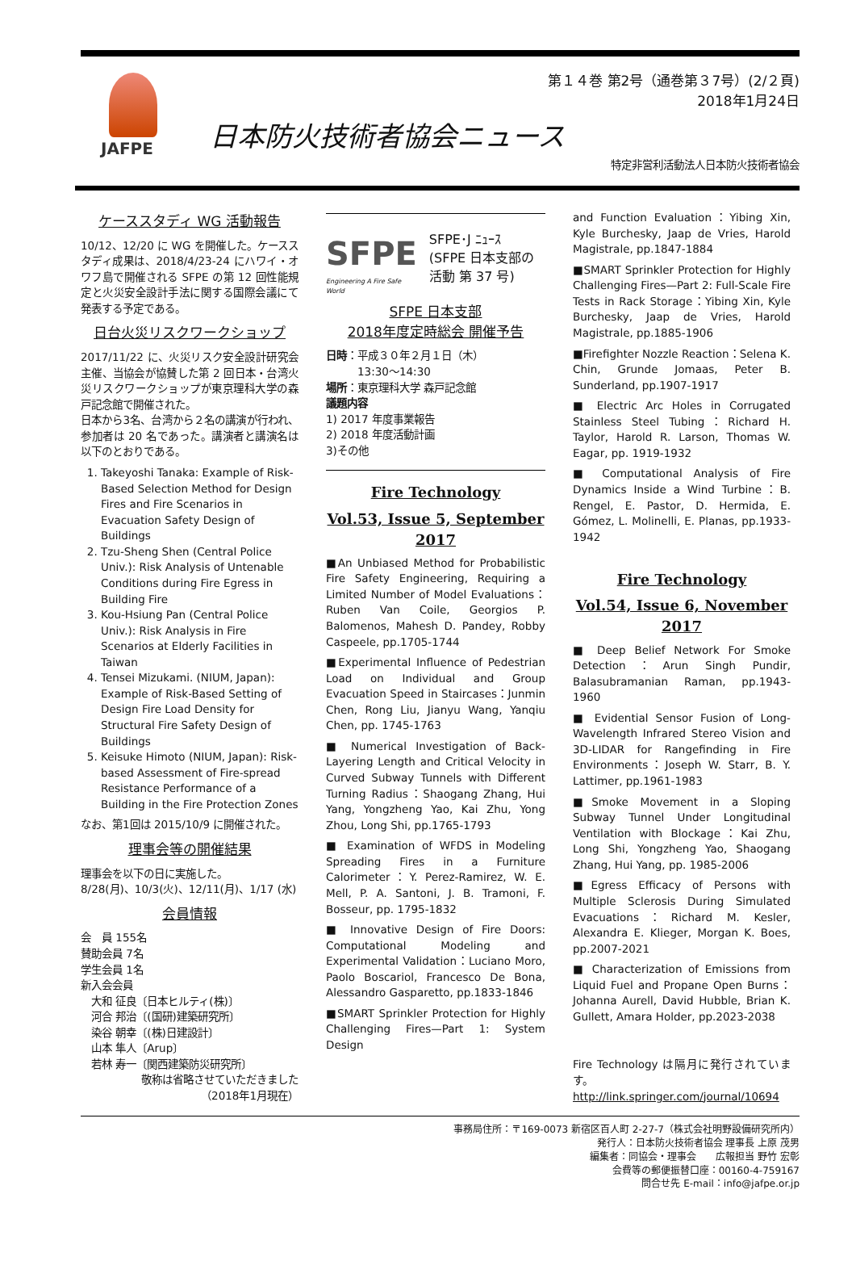JAFPE
第１４巻 第2号（通巻第３7号）(2/２頁)
2018年1月24日
日本防火技術者協会ニュース
特定非営利活動法人日本防火技術者協会
ケーススタディ WG 活動報告
10/12、12/20 に WG を開催した。ケーススタディ成果は、2018/4/23-24 にハワイ・オワフ島で開催される SFPE の第 12 回性能規定と火災安全設計手法に関する国際会議にて発表する予定である。
日台火災リスクワークショップ
2017/11/22 に、火災リスク安全設計研究会主催、当協会が協賛した第 2 回日本・台湾火災リスクワークショップが東京理科大学の森戸記念館で開催された。
日本から3名、台湾から２名の講演が行われ、参加者は 20 名であった。講演者と講演名は以下のとおりである。
1. Takeyoshi Tanaka: Example of Risk-Based Selection Method for Design Fires and Fire Scenarios in Evacuation Safety Design of Buildings
2. Tzu-Sheng Shen (Central Police Univ.): Risk Analysis of Untenable Conditions during Fire Egress in Building Fire
3. Kou-Hsiung Pan (Central Police Univ.): Risk Analysis in Fire Scenarios at Elderly Facilities in Taiwan
4. Tensei Mizukami. (NIUM, Japan): Example of Risk-Based Setting of Design Fire Load Density for Structural Fire Safety Design of Buildings
5. Keisuke Himoto (NIUM, Japan): Risk-based Assessment of Fire-spread Resistance Performance of a Building in the Fire Protection Zones
なお、第1回は 2015/10/9 に開催された。
理事会等の開催結果
理事会を以下の日に実施した。
8/28(月)、10/3(火)、12/11(月)、1/17 (水)
会員情報
会　員 155名
賛助会員 7名
学生会員 1名
新入会会員
　大和 征良〔日本ヒルティ(株)〕
　河合 邦治〔(国研)建築研究所〕
　染谷 朝幸〔(株)日建設計〕
　山本 隼人〔Arup〕
　若林 寿一〔関西建築防災研究所〕
敬称は省略させていただきました
（2018年1月現在）
SFPE
Engineering A Fire Safe World
SFPE･J ﾆｭｰｽ
(SFPE 日本支部の活動 第 37 号)
SFPE 日本支部
2018年度定時総会 開催予告
日時：平成３０年２月１日（木）
　　　13:30～14:30
場所：東京理科大学 森戸記念館
議題内容
1) 2017 年度事業報告
2) 2018 年度活動計画
3)その他
Fire Technology
Vol.53, Issue 5, September 2017
■An Unbiased Method for Probabilistic Fire Safety Engineering, Requiring a Limited Number of Model Evaluations：Ruben Van Coile, Georgios P. Balomenos, Mahesh D. Pandey, Robby Caspeele, pp.1705-1744
■Experimental Influence of Pedestrian Load on Individual and Group Evacuation Speed in Staircases：Junmin Chen, Rong Liu, Jianyu Wang, Yanqiu Chen, pp. 1745-1763
■ Numerical Investigation of Back-Layering Length and Critical Velocity in Curved Subway Tunnels with Different Turning Radius：Shaogang Zhang, Hui Yang, Yongzheng Yao, Kai Zhu, Yong Zhou, Long Shi, pp.1765-1793
■ Examination of WFDS in Modeling Spreading Fires in a Furniture Calorimeter：Y. Perez-Ramirez, W. E. Mell, P. A. Santoni, J. B. Tramoni, F. Bosseur, pp. 1795-1832
■ Innovative Design of Fire Doors: Computational Modeling and Experimental Validation：Luciano Moro, Paolo Boscariol, Francesco De Bona, Alessandro Gasparetto, pp.1833-1846
■SMART Sprinkler Protection for Highly Challenging Fires—Part 1: System Design
and Function Evaluation：Yibing Xin, Kyle Burchesky, Jaap de Vries, Harold Magistrale, pp.1847-1884
■SMART Sprinkler Protection for Highly Challenging Fires—Part 2: Full-Scale Fire Tests in Rack Storage：Yibing Xin, Kyle Burchesky, Jaap de Vries, Harold Magistrale, pp.1885-1906
■Firefighter Nozzle Reaction：Selena K. Chin, Grunde Jomaas, Peter B. Sunderland, pp.1907-1917
■ Electric Arc Holes in Corrugated Stainless Steel Tubing：Richard H. Taylor, Harold R. Larson, Thomas W. Eagar, pp. 1919-1932
■ Computational Analysis of Fire Dynamics Inside a Wind Turbine：B. Rengel, E. Pastor, D. Hermida, E. Gómez, L. Molinelli, E. Planas, pp.1933-1942
Fire Technology
Vol.54, Issue 6, November 2017
■ Deep Belief Network For Smoke Detection：Arun Singh Pundir, Balasubramanian Raman, pp.1943-1960
■ Evidential Sensor Fusion of Long-Wavelength Infrared Stereo Vision and 3D-LIDAR for Rangefinding in Fire Environments：Joseph W. Starr, B. Y. Lattimer, pp.1961-1983
■Smoke Movement in a Sloping Subway Tunnel Under Longitudinal Ventilation with Blockage：Kai Zhu, Long Shi, Yongzheng Yao, Shaogang Zhang, Hui Yang, pp. 1985-2006
■Egress Efficacy of Persons with Multiple Sclerosis During Simulated Evacuations：Richard M. Kesler, Alexandra E. Klieger, Morgan K. Boes, pp.2007-2021
■ Characterization of Emissions from Liquid Fuel and Propane Open Burns：Johanna Aurell, David Hubble, Brian K. Gullett, Amara Holder, pp.2023-2038
Fire Technology は隔月に発行されています。
http://link.springer.com/journal/10694
事務局住所：〒169-0073 新宿区百人町 2-27-7（株式会社明野設備研究所内）
発行人：日本防火技術者協会 理事長 上原 茂男
編集者：同協会・理事会　　広報担当 野竹 宏彰
会費等の郵便振替口座：00160-4-759167
問合せ先 E-mail：info@jafpe.or.jp